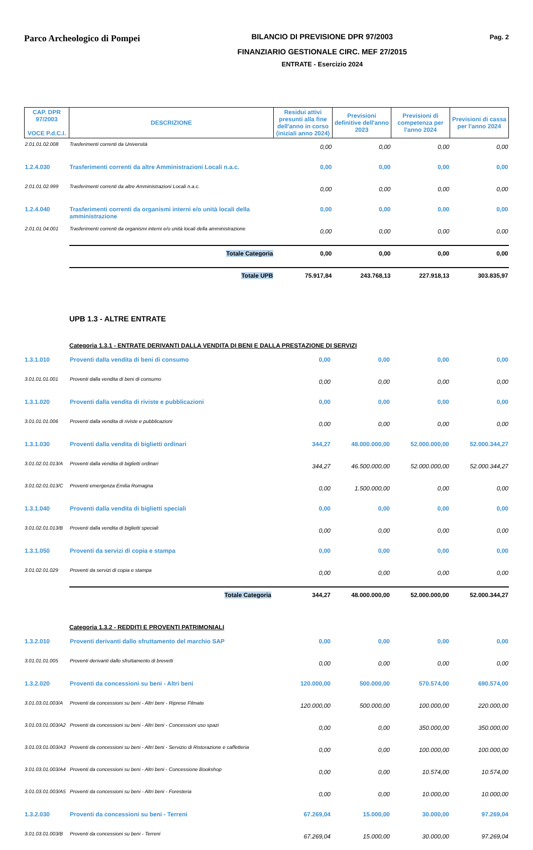Parco Archeologico di Pompei
BILANCIO DI PREVISIONE DPR 97/2003
FINANZIARIO GESTIONALE CIRC. MEF 27/2015
ENTRATE - Esercizio 2024
Pag. 2
| CAP. DPR 97/2003 VOCE P.d.C.I. | DESCRIZIONE | Residui attivi presunti alla fine dell'anno in corso (iniziali anno 2024) | Previsioni definitive dell'anno 2023 | Previsioni di competenza per l'anno 2024 | Previsioni di cassa per l'anno 2024 |
| --- | --- | --- | --- | --- | --- |
| 2.01.01.02.008 | Trasferimenti correnti da Università | 0,00 | 0,00 | 0,00 | 0,00 |
| 1.2.4.030 | Trasferimenti correnti da altre Amministrazioni Locali n.a.c. | 0,00 | 0,00 | 0,00 | 0,00 |
| 2.01.01.02.999 | Trasferimenti correnti da altre Amministrazioni Locali n.a.c. | 0,00 | 0,00 | 0,00 | 0,00 |
| 1.2.4.040 | Trasferimenti correnti da organismi interni e/o unità locali della amministrazione | 0,00 | 0,00 | 0,00 | 0,00 |
| 2.01.01.04.001 | Trasferimenti correnti da organismi interni e/o unità locali della amministrazione | 0,00 | 0,00 | 0,00 | 0,00 |
| | Totale Categoria | 0,00 | 0,00 | 0,00 | 0,00 |
| | Totale UPB | 75.917,84 | 243.768,13 | 227.918,13 | 303.835,97 |
UPB 1.3 - ALTRE ENTRATE
Categoria 1.3.1 - ENTRATE DERIVANTI DALLA VENDITA DI BENI E DALLA PRESTAZIONE DI SERVIZI
| 1.3.1.010 | Proventi dalla vendita di beni di consumo | 0,00 | 0,00 | 0,00 | 0,00 |
| 3.01.01.01.001 | Proventi dalla vendita di beni di consumo | 0,00 | 0,00 | 0,00 | 0,00 |
| 1.3.1.020 | Proventi dalla vendita di riviste e pubblicazioni | 0,00 | 0,00 | 0,00 | 0,00 |
| 3.01.01.01.006 | Proventi dalla vendita di riviste e pubblicazioni | 0,00 | 0,00 | 0,00 | 0,00 |
| 1.3.1.030 | Proventi dalla vendita di biglietti ordinari | 344,27 | 48.000.000,00 | 52.000.000,00 | 52.000.344,27 |
| 3.01.02.01.013/A | Proventi dalla vendita di biglietti ordinari | 344,27 | 46.500.000,00 | 52.000.000,00 | 52.000.344,27 |
| 3.01.02.01.013/C | Proventi emergenza Emilia Romagna | 0,00 | 1.500.000,00 | 0,00 | 0,00 |
| 1.3.1.040 | Proventi dalla vendita di biglietti speciali | 0,00 | 0,00 | 0,00 | 0,00 |
| 3.01.02.01.013/B | Proventi dalla vendita di biglietti speciali | 0,00 | 0,00 | 0,00 | 0,00 |
| 1.3.1.050 | Proventi da servizi di copia e stampa | 0,00 | 0,00 | 0,00 | 0,00 |
| 3.01.02.01.029 | Proventi da servizi di copia e stampa | 0,00 | 0,00 | 0,00 | 0,00 |
| | Totale Categoria | 344,27 | 48.000.000,00 | 52.000.000,00 | 52.000.344,27 |
Categoria 1.3.2 - REDDITI E PROVENTI PATRIMONIALI
| 1.3.2.010 | Proventi derivanti dallo sfruttamento del marchio SAP | 0,00 | 0,00 | 0,00 | 0,00 |
| 3.01.01.01.005 | Proventi derivanti dallo sfruttamento di brevetti | 0,00 | 0,00 | 0,00 | 0,00 |
| 1.3.2.020 | Proventi da concessioni su beni - Altri beni | 120.000,00 | 500.000,00 | 570.574,00 | 690.574,00 |
| 3.01.03.01.003/A | Proventi da concessioni su beni - Altri beni - Riprese Filmate | 120.000,00 | 500.000,00 | 100.000,00 | 220.000,00 |
| 3.01.03.01.003/A2 | Proventi da concessioni su beni - Altri beni - Concessioni uso spazi | 0,00 | 0,00 | 350.000,00 | 350.000,00 |
| 3.01.03.01.003/A3 | Proventi da concessioni su beni - Altri beni - Servizio di Ristorazione e caffetteria | 0,00 | 0,00 | 100.000,00 | 100.000,00 |
| 3.01.03.01.003/A4 | Proventi da concessioni su beni - Altri beni - Concessione Bookshop | 0,00 | 0,00 | 10.574,00 | 10.574,00 |
| 3.01.03.01.003/A5 | Proventi da concessioni su beni - Altri beni - Foresteria | 0,00 | 0,00 | 10.000,00 | 10.000,00 |
| 1.3.2.030 | Proventi da concessioni su beni - Terreni | 67.269,04 | 15.000,00 | 30.000,00 | 97.269,04 |
| 3.01.03.01.003/B | Proventi da concessioni su beni - Terreni | 67.269,04 | 15.000,00 | 30.000,00 | 97.269,04 |